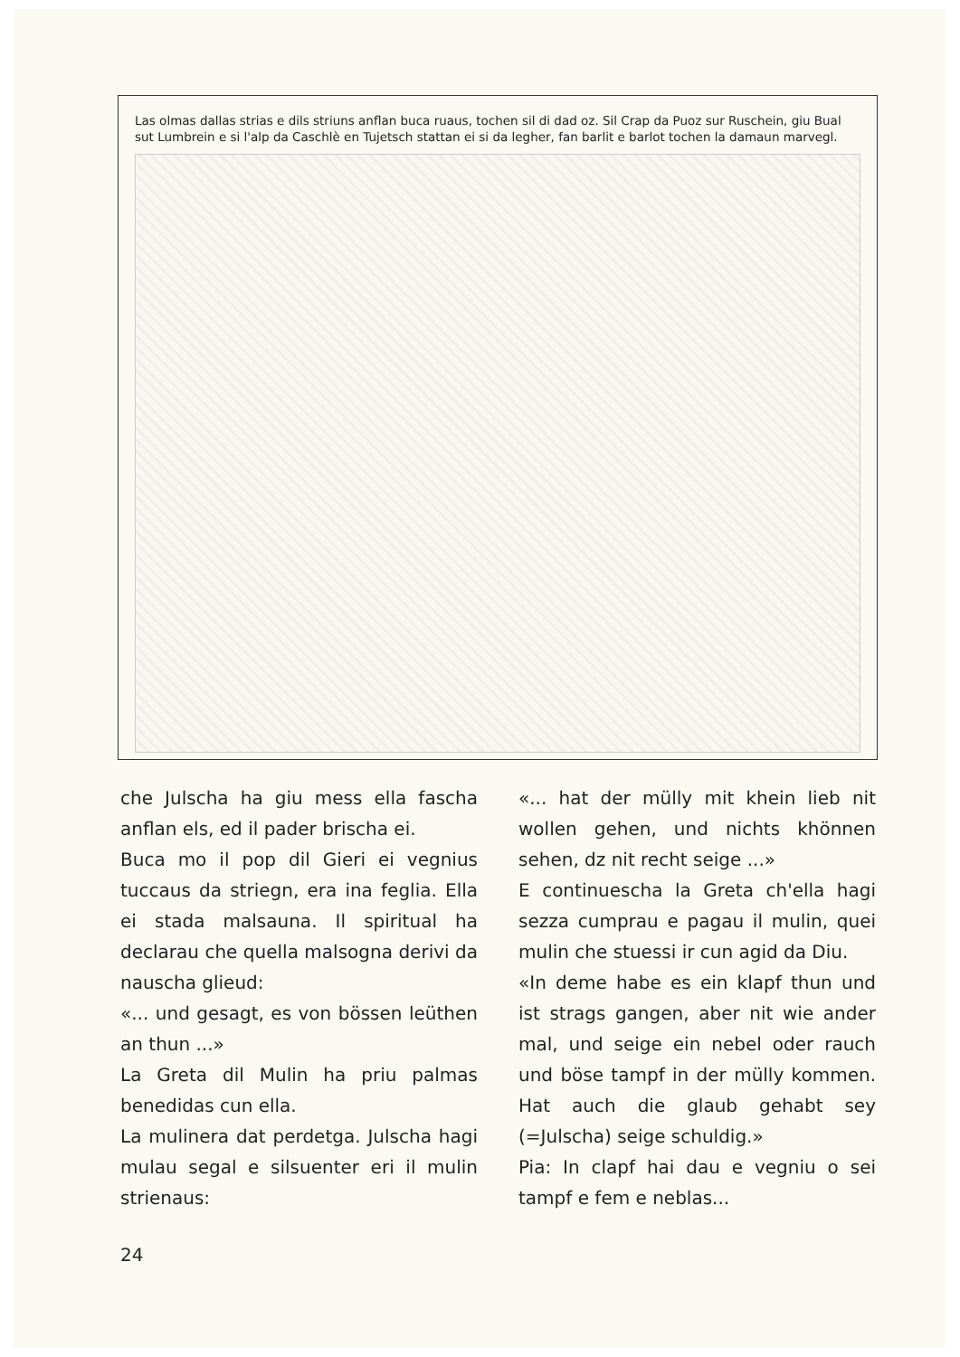Las olmas dallas strias e dils striuns anflan buca ruaus, tochen sil di dad oz. Sil Crap da Puoz sur Ruschein, giu Bual sut Lumbrein e si l'alp da Caschlè en Tujetsch stattan ei si da legher, fan barlit e barlot tochen la damaun marvegl.
che Julscha ha giu mess ella fascha anflan els, ed il pader brischa ei.
Buca mo il pop dil Gieri ei vegnius tuccaus da striegn, era ina feglia. Ella ei stada malsauna. Il spiritual ha declarau che quella malsogna derivi da nauscha glieud:
«... und gesagt, es von bössen leüthen an thun ...»
La Greta dil Mulin ha priu palmas benedidas cun ella.
La mulinera dat perdetga. Julscha hagi mulau segal e silsuenter eri il mulin strienaus:
«... hat der mülly mit khein lieb nit wollen gehen, und nichts khönnen sehen, dz nit recht seige ...»
E continuescha la Greta ch'ella hagi sezza cumprau e pagau il mulin, quei mulin che stuessi ir cun agid da Diu.
«In deme habe es ein klapf thun und ist strags gangen, aber nit wie ander mal, und seige ein nebel oder rauch und böse tampf in der mülly kommen. Hat auch die glaub gehabt sey (=Julscha) seige schuldig.»
Pia: In clapf hai dau e vegniu o sei tampf e fem e neblas...
24